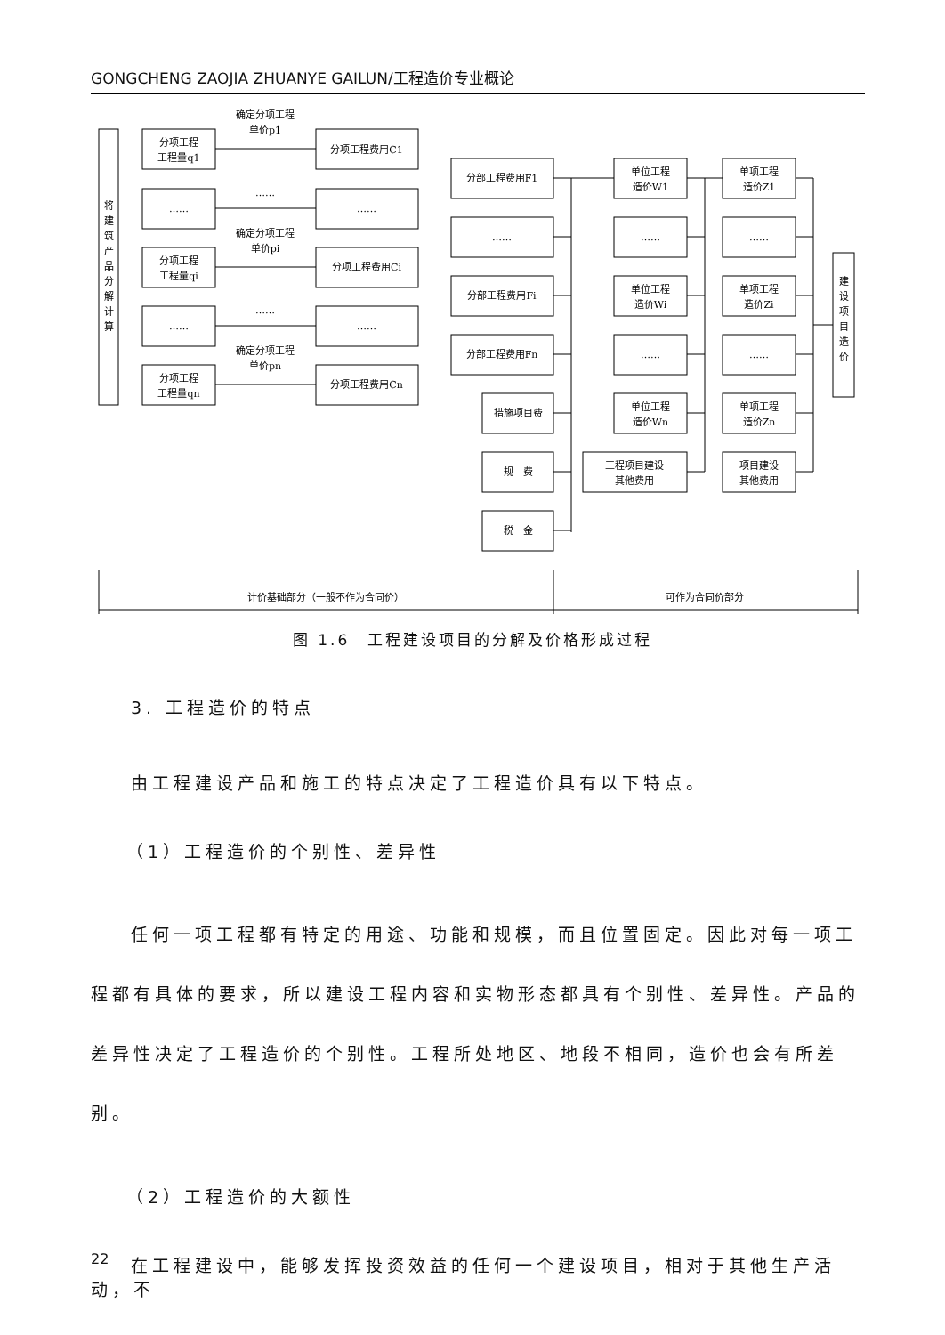GONGCHENG ZAOJIA ZHUANYE GAILUN/工程造价专业概论
将
建
筑
产
品
分
解
计
算
分项工程
工程量q1
……
分项工程
工程量qi
……
分项工程
工程量qn
确定分项工程
单价p1
……
确定分项工程
单价pi
……
确定分项工程
单价pn
分项工程费用C1
……
分项工程费用Ci
……
分项工程费用Cn
分部工程费用F1
……
分部工程费用Fi
分部工程费用Fn
措施项目费
规　费
税　金
单位工程
造价W1
……
单位工程
造价Wi
……
单位工程
造价Wn
工程项目建设
其他费用
单项工程
造价Z1
……
单项工程
造价Zi
……
单项工程
造价Zn
项目建设
其他费用
建
设
项
目
造
价
计价基础部分（一般不作为合同价）
可作为合同价部分
图 1.6　工程建设项目的分解及价格形成过程
3. 工程造价的特点
由工程建设产品和施工的特点决定了工程造价具有以下特点。
（1）工程造价的个别性、差异性
任何一项工程都有特定的用途、功能和规模，而且位置固定。因此对每一项工程都有具体的要求，所以建设工程内容和实物形态都具有个别性、差异性。产品的差异性决定了工程造价的个别性。工程所处地区、地段不相同，造价也会有所差别。
（2）工程造价的大额性
在工程建设中，能够发挥投资效益的任何一个建设项目，相对于其他生产活动，不
22